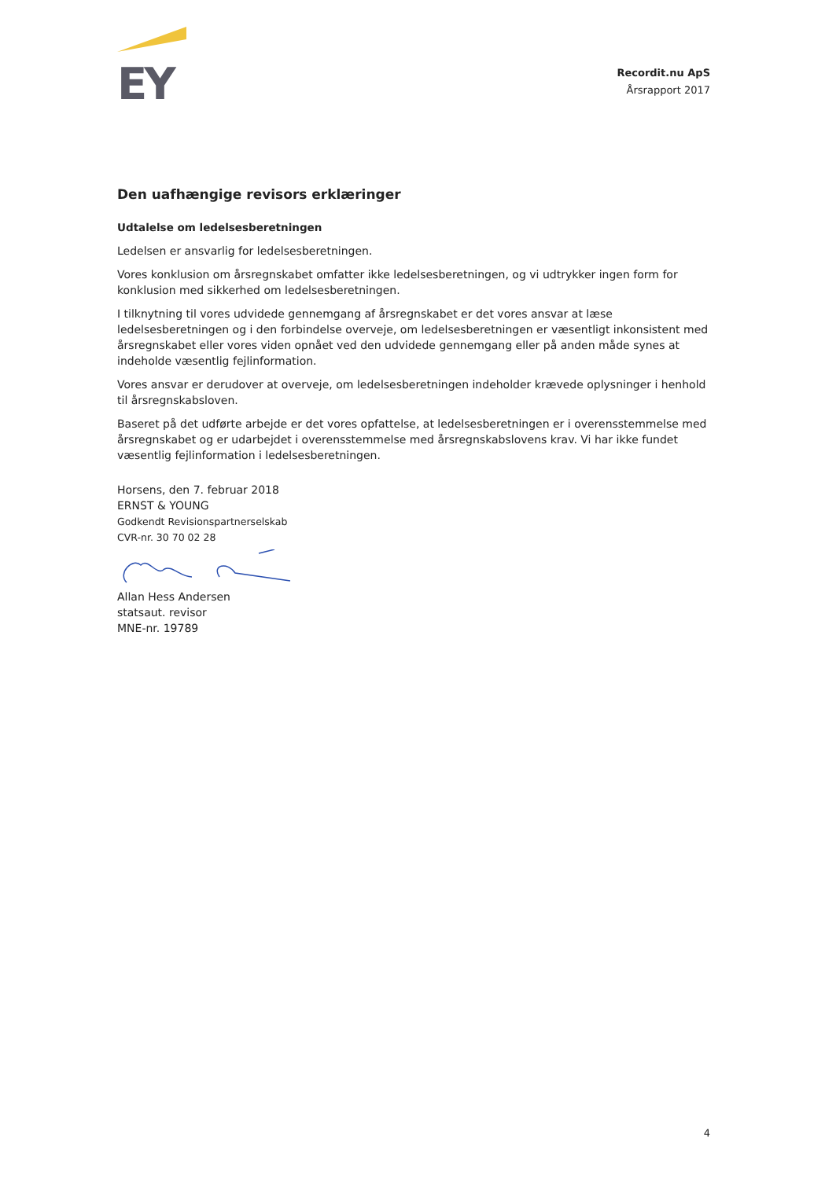EY
Recordit.nu ApS
Årsrapport 2017
Den uafhængige revisors erklæringer
Udtalelse om ledelsesberetningen
Ledelsen er ansvarlig for ledelsesberetningen.
Vores konklusion om årsregnskabet omfatter ikke ledelsesberetningen, og vi udtrykker ingen form for konklusion med sikkerhed om ledelsesberetningen.
I tilknytning til vores udvidede gennemgang af årsregnskabet er det vores ansvar at læse ledelsesberetningen og i den forbindelse overveje, om ledelsesberetningen er væsentligt inkonsistent med årsregnskabet eller vores viden opnået ved den udvidede gennemgang eller på anden måde synes at indeholde væsentlig fejlinformation.
Vores ansvar er derudover at overveje, om ledelsesberetningen indeholder krævede oplysninger i henhold til årsregnskabsloven.
Baseret på det udførte arbejde er det vores opfattelse, at ledelsesberetningen er i overensstemmelse med årsregnskabet og er udarbejdet i overensstemmelse med årsregnskabslovens krav. Vi har ikke fundet væsentlig fejlinformation i ledelsesberetningen.
Horsens, den 7. februar 2018
ERNST & YOUNG
Godkendt Revisionspartnerselskab
CVR-nr. 30 70 02 28
Allan Hess Andersen
statsaut. revisor
MNE-nr. 19789
4